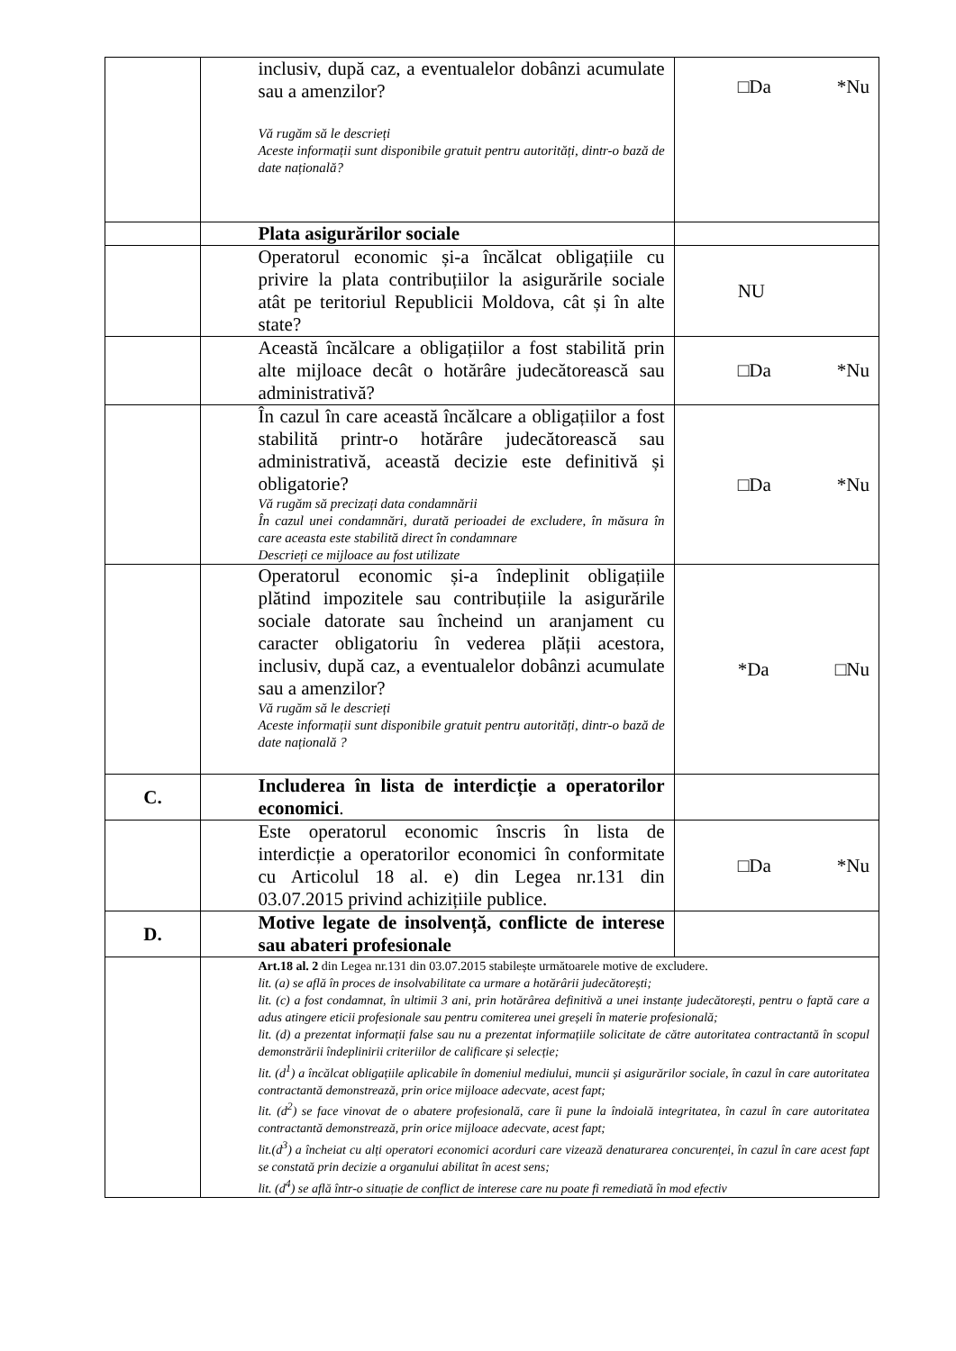| | | inclusiv, după caz, a eventualelor dobânzi acumulate sau a amenzilor? Vă rugăm să le descrieți Aceste informații sunt disponibile gratuit pentru autorități, dintr-o bază de date națională? | □Da *Nu |
| | | Plata asigurărilor sociale | |
| | | Operatorul economic și-a încălcat obligațiile cu privire la plata contribuțiilor la asigurările sociale atât pe teritoriul Republicii Moldova, cât și în alte state? | NU |
| | | Această încălcare a obligațiilor a fost stabilită prin alte mijloace decât o hotărâre judecătorească sau administrativă? | □Da *Nu |
| | | În cazul în care această încălcare a obligațiilor a fost stabilită printr-o hotărâre judecătorească sau administrativă, această decizie este definitivă și obligatorie? Vă rugăm să precizați data condamnării În cazul unei condamnări, durată perioadei de excludere, în măsura în care aceasta este stabilită direct în condamnare Descrieți ce mijloace au fost utilizate | □Da *Nu |
| | | Operatorul economic și-a îndeplinit obligațiile plătind impozitele sau contribuțiile la asigurările sociale datorate sau încheind un aranjament cu caracter obligatoriu în vederea plății acestora, inclusiv, după caz, a eventualelor dobânzi acumulate sau a amenzilor? Vă rugăm să le descrieți Aceste informații sunt disponibile gratuit pentru autorități, dintr-o bază de date națională ? | *Da □Nu |
| C. | | Includerea în lista de interdicție a operatorilor economici . | |
| | | Este operatorul economic înscris în lista de interdicție a operatorilor economici în conformitate cu Articolul 18 al. e) din Legea nr.131 din 03.07.2015 privind achizițiile publice. | □Da *Nu |
| D. | | Motive legate de insolvență, conflicte de interese sau abateri profesionale | |
| | | Art.18 al. 2 din Legea nr.131 din 03.07.2015 stabilește următoarele motive de excludere. lit. (a) se află în proces de insolvabilitate ca urmare a hotărârii judecătorești; lit. (c) a fost condamnat, în ultimii 3 ani, prin hotărârea definitivă a unei instanțe judecătorești, pentru o faptă care a adus atingere eticii profesionale sau pentru comiterea unei greșeli în materie profesională; lit. (d) a prezentat informații false sau nu a prezentat informațiile solicitate de către autoritatea contractantă în scopul demonstrării îndeplinirii criteriilor de calificare și selecție; lit. (d<sup>1</sup>) a încălcat obligațiile aplicabile în domeniul mediului, muncii și asigurărilor sociale, în cazul în care autoritatea contractantă demonstrează, prin orice mijloace adecvate, acest fapt; lit. (d<sup>2</sup>) se face vinovat de o abatere profesională, care îi pune la îndoială integritatea, în cazul în care autoritatea contractantă demonstrează, prin orice mijloace adecvate, acest fapt; lit.(d<sup>3</sup>) a încheiat cu alți operatori economici acorduri care vizează denaturarea concurenței, în cazul în care acest fapt se constată prin decizie a organului abilitat în acest sens; lit. (d<sup>4</sup>) se află într-o situație de conflict de interese care nu poate fi remediată în mod efectiv | |